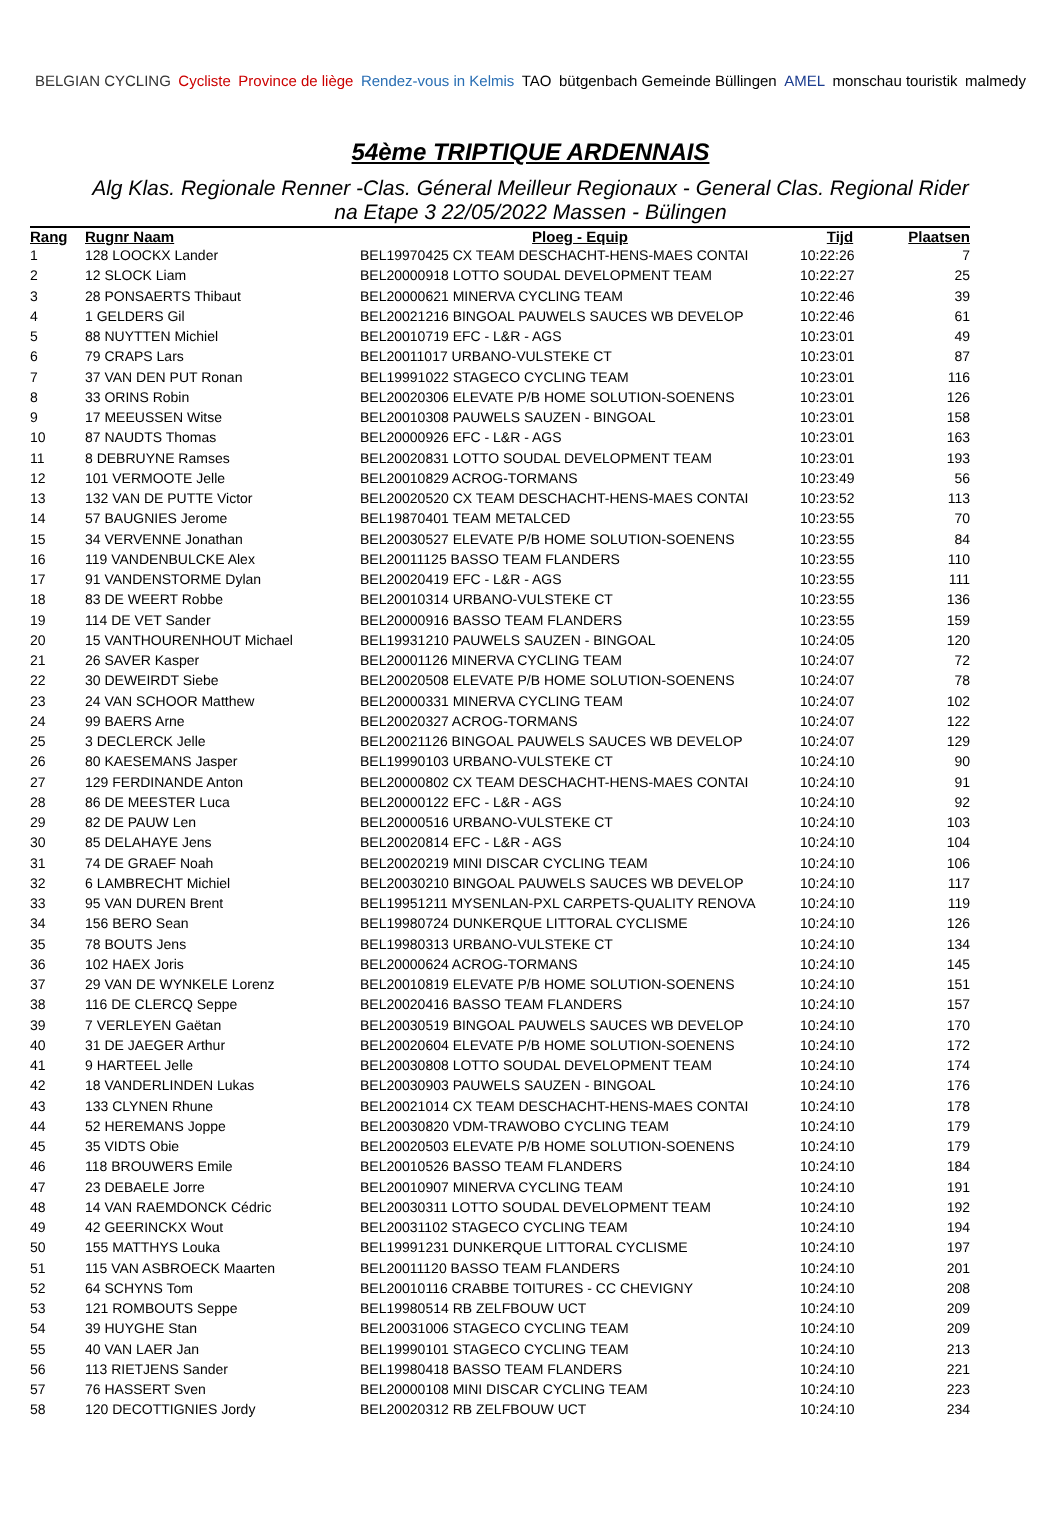BELGIAN CYCLING Cycliste Province de liège Rendez-vous in Kelmis TAO bütgenbach Gemeinde Büllingen AMEL monschau touristik malmedy
54ème TRIPTIQUE ARDENNAIS
Alg Klas. Regionale Renner -Clas. Géneral Meilleur Regionaux - General Clas. Regional Rider
na Etape 3 22/05/2022 Massen - Bülingen
| Rang | Rugnr Naam | Ploeg - Equip | Tijd | Plaatsen |
| --- | --- | --- | --- | --- |
| 1 | 128 LOOCKX Lander | BEL19970425 CX TEAM DESCHACHT-HENS-MAES CONTAI | 10:22:26 | 7 |
| 2 | 12 SLOCK Liam | BEL20000918 LOTTO SOUDAL DEVELOPMENT TEAM | 10:22:27 | 25 |
| 3 | 28 PONSAERTS Thibaut | BEL20000621 MINERVA CYCLING TEAM | 10:22:46 | 39 |
| 4 | 1 GELDERS Gil | BEL20021216 BINGOAL PAUWELS SAUCES WB DEVELOP | 10:22:46 | 61 |
| 5 | 88 NUYTTEN Michiel | BEL20010719 EFC - L&R - AGS | 10:23:01 | 49 |
| 6 | 79 CRAPS Lars | BEL20011017 URBANO-VULSTEKE CT | 10:23:01 | 87 |
| 7 | 37 VAN DEN PUT Ronan | BEL19991022 STAGECO CYCLING TEAM | 10:23:01 | 116 |
| 8 | 33 ORINS Robin | BEL20020306 ELEVATE P/B HOME SOLUTION-SOENENS | 10:23:01 | 126 |
| 9 | 17 MEEUSSEN Witse | BEL20010308 PAUWELS SAUZEN - BINGOAL | 10:23:01 | 158 |
| 10 | 87 NAUDTS Thomas | BEL20000926 EFC - L&R - AGS | 10:23:01 | 163 |
| 11 | 8 DEBRUYNE Ramses | BEL20020831 LOTTO SOUDAL DEVELOPMENT TEAM | 10:23:01 | 193 |
| 12 | 101 VERMOOTE Jelle | BEL20010829 ACROG-TORMANS | 10:23:49 | 56 |
| 13 | 132 VAN DE PUTTE Victor | BEL20020520 CX TEAM DESCHACHT-HENS-MAES CONTAI | 10:23:52 | 113 |
| 14 | 57 BAUGNIES Jerome | BEL19870401 TEAM METALCED | 10:23:55 | 70 |
| 15 | 34 VERVENNE Jonathan | BEL20030527 ELEVATE P/B HOME SOLUTION-SOENENS | 10:23:55 | 84 |
| 16 | 119 VANDENBULCKE Alex | BEL20011125 BASSO TEAM FLANDERS | 10:23:55 | 110 |
| 17 | 91 VANDENSTORME Dylan | BEL20020419 EFC - L&R - AGS | 10:23:55 | 111 |
| 18 | 83 DE WEERT Robbe | BEL20010314 URBANO-VULSTEKE CT | 10:23:55 | 136 |
| 19 | 114 DE VET Sander | BEL20000916 BASSO TEAM FLANDERS | 10:23:55 | 159 |
| 20 | 15 VANTHOURENHOUT Michael | BEL19931210 PAUWELS SAUZEN - BINGOAL | 10:24:05 | 120 |
| 21 | 26 SAVER Kasper | BEL20001126 MINERVA CYCLING TEAM | 10:24:07 | 72 |
| 22 | 30 DEWEIRDT Siebe | BEL20020508 ELEVATE P/B HOME SOLUTION-SOENENS | 10:24:07 | 78 |
| 23 | 24 VAN SCHOOR Matthew | BEL20000331 MINERVA CYCLING TEAM | 10:24:07 | 102 |
| 24 | 99 BAERS Arne | BEL20020327 ACROG-TORMANS | 10:24:07 | 122 |
| 25 | 3 DECLERCK Jelle | BEL20021126 BINGOAL PAUWELS SAUCES WB DEVELOP | 10:24:07 | 129 |
| 26 | 80 KAESEMANS Jasper | BEL19990103 URBANO-VULSTEKE CT | 10:24:10 | 90 |
| 27 | 129 FERDINANDE Anton | BEL20000802 CX TEAM DESCHACHT-HENS-MAES CONTAI | 10:24:10 | 91 |
| 28 | 86 DE MEESTER Luca | BEL20000122 EFC - L&R - AGS | 10:24:10 | 92 |
| 29 | 82 DE PAUW Len | BEL20000516 URBANO-VULSTEKE CT | 10:24:10 | 103 |
| 30 | 85 DELAHAYE Jens | BEL20020814 EFC - L&R - AGS | 10:24:10 | 104 |
| 31 | 74 DE GRAEF Noah | BEL20020219 MINI DISCAR CYCLING TEAM | 10:24:10 | 106 |
| 32 | 6 LAMBRECHT Michiel | BEL20030210 BINGOAL PAUWELS SAUCES WB DEVELOP | 10:24:10 | 117 |
| 33 | 95 VAN DUREN Brent | BEL19951211 MYSENLAN-PXL CARPETS-QUALITY RENOVA | 10:24:10 | 119 |
| 34 | 156 BERO Sean | BEL19980724 DUNKERQUE LITTORAL CYCLISME | 10:24:10 | 126 |
| 35 | 78 BOUTS Jens | BEL19980313 URBANO-VULSTEKE CT | 10:24:10 | 134 |
| 36 | 102 HAEX Joris | BEL20000624 ACROG-TORMANS | 10:24:10 | 145 |
| 37 | 29 VAN DE WYNKELE Lorenz | BEL20010819 ELEVATE P/B HOME SOLUTION-SOENENS | 10:24:10 | 151 |
| 38 | 116 DE CLERCQ Seppe | BEL20020416 BASSO TEAM FLANDERS | 10:24:10 | 157 |
| 39 | 7 VERLEYEN Gaëtan | BEL20030519 BINGOAL PAUWELS SAUCES WB DEVELOP | 10:24:10 | 170 |
| 40 | 31 DE JAEGER Arthur | BEL20020604 ELEVATE P/B HOME SOLUTION-SOENENS | 10:24:10 | 172 |
| 41 | 9 HARTEEL Jelle | BEL20030808 LOTTO SOUDAL DEVELOPMENT TEAM | 10:24:10 | 174 |
| 42 | 18 VANDERLINDEN Lukas | BEL20030903 PAUWELS SAUZEN - BINGOAL | 10:24:10 | 176 |
| 43 | 133 CLYNEN Rhune | BEL20021014 CX TEAM DESCHACHT-HENS-MAES CONTAI | 10:24:10 | 178 |
| 44 | 52 HEREMANS Joppe | BEL20030820 VDM-TRAWOBO CYCLING TEAM | 10:24:10 | 179 |
| 45 | 35 VIDTS Obie | BEL20020503 ELEVATE P/B HOME SOLUTION-SOENENS | 10:24:10 | 179 |
| 46 | 118 BROUWERS Emile | BEL20010526 BASSO TEAM FLANDERS | 10:24:10 | 184 |
| 47 | 23 DEBAELE Jorre | BEL20010907 MINERVA CYCLING TEAM | 10:24:10 | 191 |
| 48 | 14 VAN RAEMDONCK Cédric | BEL20030311 LOTTO SOUDAL DEVELOPMENT TEAM | 10:24:10 | 192 |
| 49 | 42 GEERINCKX Wout | BEL20031102 STAGECO CYCLING TEAM | 10:24:10 | 194 |
| 50 | 155 MATTHYS Louka | BEL19991231 DUNKERQUE LITTORAL CYCLISME | 10:24:10 | 197 |
| 51 | 115 VAN ASBROECK Maarten | BEL20011120 BASSO TEAM FLANDERS | 10:24:10 | 201 |
| 52 | 64 SCHYNS Tom | BEL20010116 CRABBE TOITURES - CC CHEVIGNY | 10:24:10 | 208 |
| 53 | 121 ROMBOUTS Seppe | BEL19980514 RB ZELFBOUW UCT | 10:24:10 | 209 |
| 54 | 39 HUYGHE Stan | BEL20031006 STAGECO CYCLING TEAM | 10:24:10 | 209 |
| 55 | 40 VAN LAER Jan | BEL19990101 STAGECO CYCLING TEAM | 10:24:10 | 213 |
| 56 | 113 RIETJENS Sander | BEL19980418 BASSO TEAM FLANDERS | 10:24:10 | 221 |
| 57 | 76 HASSERT Sven | BEL20000108 MINI DISCAR CYCLING TEAM | 10:24:10 | 223 |
| 58 | 120 DECOTTIGNIES Jordy | BEL20020312 RB ZELFBOUW UCT | 10:24:10 | 234 |